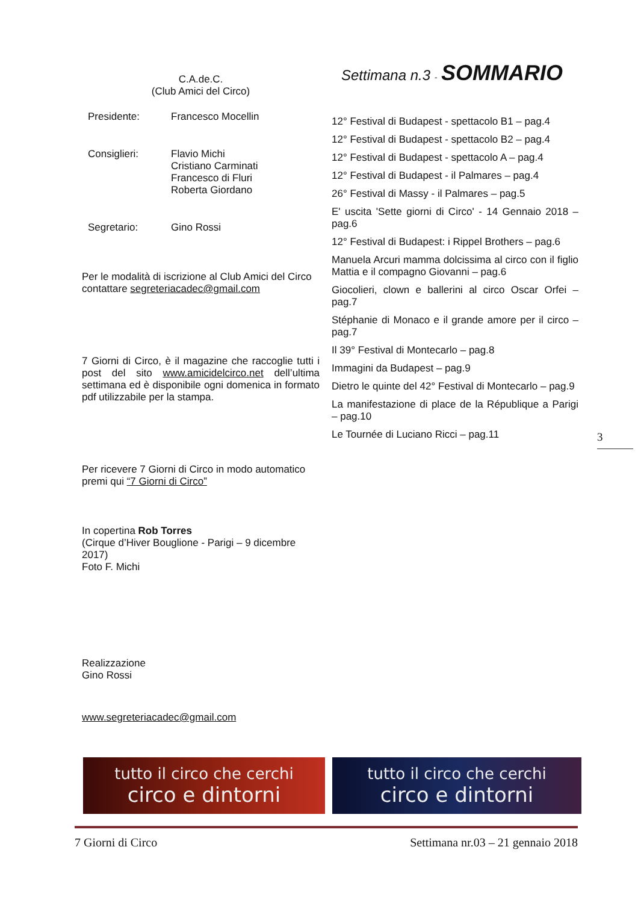C.A.de.C.
(Club Amici del Circo)
Presidente: Francesco Mocellin
Consiglieri: Flavio Michi
Cristiano Carminati
Francesco di Fluri
Roberta Giordano
Segretario: Gino Rossi
Per le modalità di iscrizione al Club Amici del Circo contattare segreteriacadec@gmail.com
7 Giorni di Circo, è il magazine che raccoglie tutti i post del sito www.amicidelcirco.net dell’ultima settimana ed è disponibile ogni domenica in formato pdf utilizzabile per la stampa.
Per ricevere 7 Giorni di Circo in modo automatico premi qui “7 Giorni di Circo”
In copertina Rob Torres
(Cirque d’Hiver Bouglione - Parigi – 9 dicembre 2017)
Foto F. Michi
Realizzazione
Gino Rossi
www.segreteriacadec@gmail.com
Settimana n.3 - SOMMARIO
12° Festival di Budapest - spettacolo B1 – pag.4
12° Festival di Budapest - spettacolo B2 – pag.4
12° Festival di Budapest - spettacolo A – pag.4
12° Festival di Budapest - il Palmares – pag.4
26° Festival di Massy - il Palmares – pag.5
E' uscita 'Sette giorni di Circo' - 14 Gennaio 2018 – pag.6
12° Festival di Budapest: i Rippel Brothers – pag.6
Manuela Arcuri mamma dolcissima al circo con il figlio Mattia e il compagno Giovanni – pag.6
Giocolieri, clown e ballerini al circo Oscar Orfei – pag.7
Stéphanie di Monaco e il grande amore per il circo – pag.7
Il 39° Festival di Montecarlo – pag.8
Immagini da Budapest – pag.9
Dietro le quinte del 42° Festival di Montecarlo – pag.9
La manifestazione di place de la République a Parigi – pag.10
Le Tournée di Luciano Ricci – pag.11
3
tutto il circo che cerchi
circo e dintorni
tutto il circo che cerchi
circo e dintorni
7 Giorni di Circo Settimana nr.03 – 21 gennaio 2018